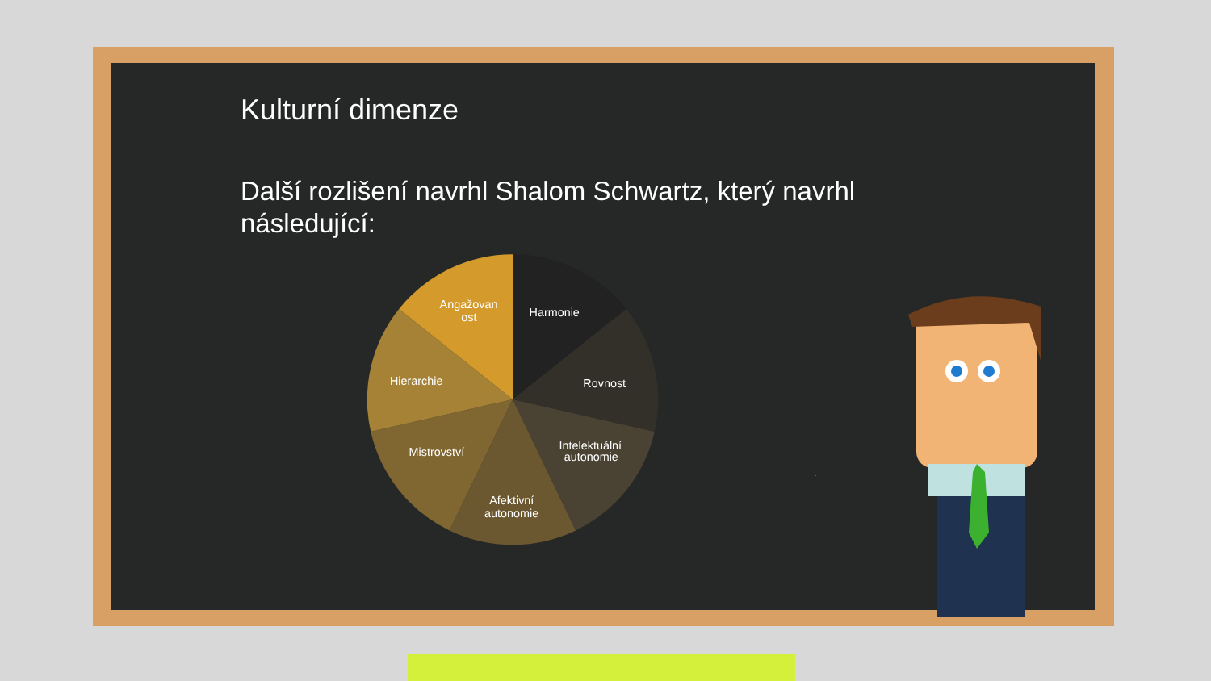Kulturní dimenze
Další rozlišení navrhl Shalom Schwartz, který navrhl následující:
Harmonie
Rovnost
Intelektuální
autonomie
Afektivní
autonomie
Mistrovství
Hierarchie
Angažovan
ost